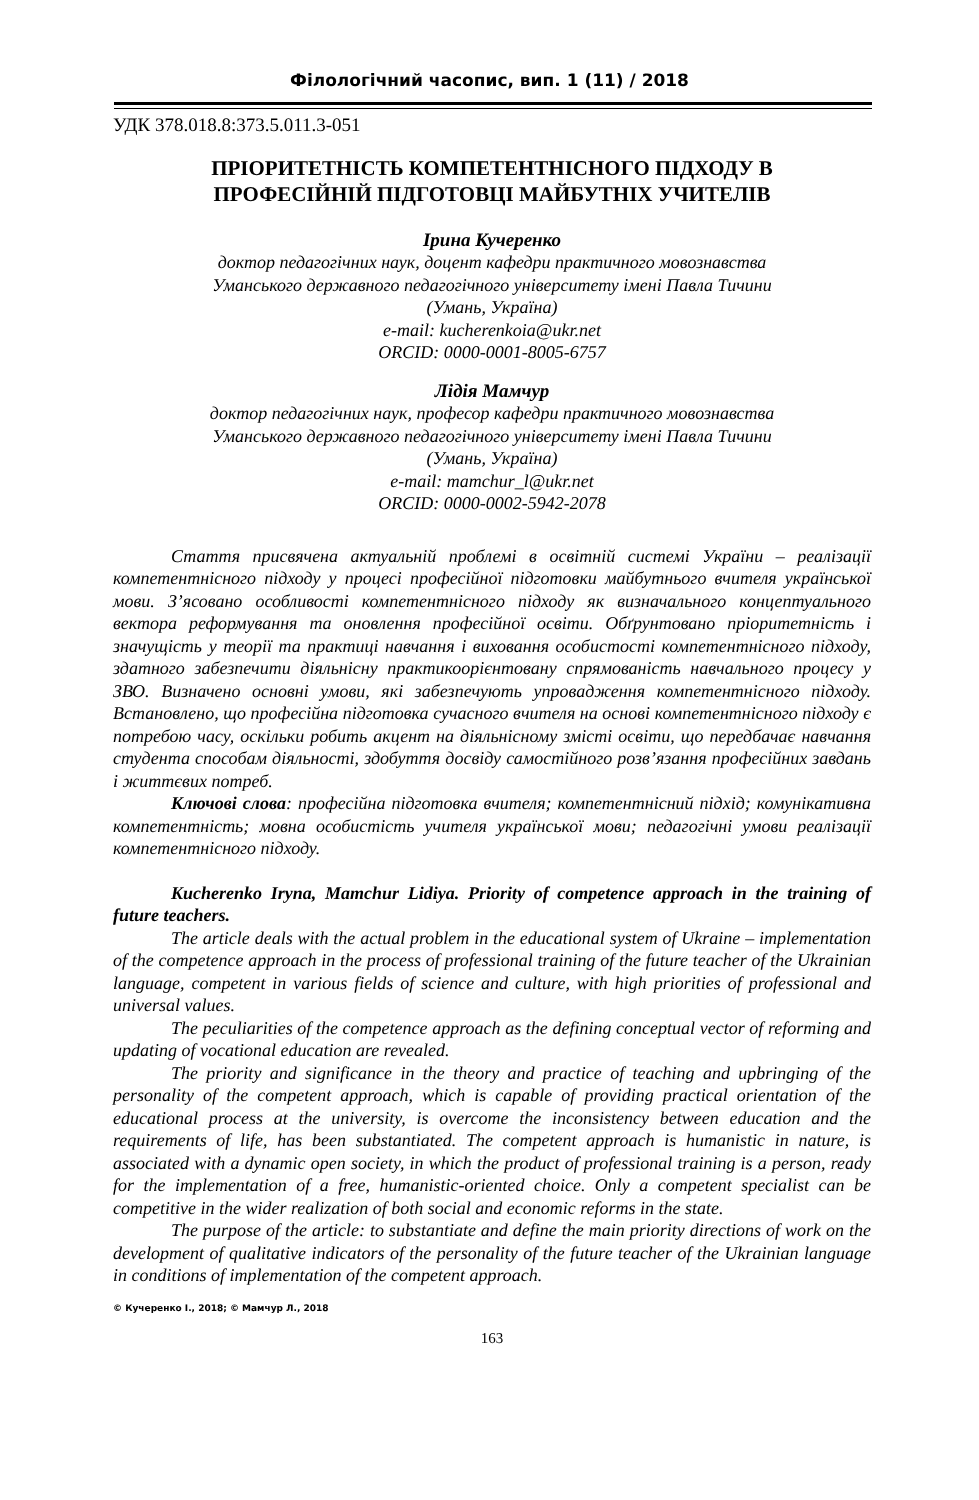Філологічний часопис, вип. 1 (11) / 2018
УДК 378.018.8:373.5.011.3-051
ПРІОРИТЕТНІСТЬ КОМПЕТЕНТНІСНОГО ПІДХОДУ В
ПРОФЕСІЙНІЙ ПІДГОТОВЦІ МАЙБУТНІХ УЧИТЕЛІВ
Ірина Кучеренко
доктор педагогічних наук, доцент кафедри практичного мовознавства
Уманського державного педагогічного університету імені Павла Тичини
(Умань, Україна)
e-mail: kucherenkoia@ukr.net
ORCID: 0000-0001-8005-6757
Лідія Мамчур
доктор педагогічних наук, професор кафедри практичного мовознавства
Уманського державного педагогічного університету імені Павла Тичини
(Умань, Україна)
e-mail: mamchur_l@ukr.net
ORCID: 0000-0002-5942-2078
Стаття присвячена актуальній проблемі в освітній системі України – реалізації компетентнісного підходу у процесі професійної підготовки майбутнього вчителя української мови. З’ясовано особливості компетентнісного підходу як визначального концептуального вектора реформування та оновлення професійної освіти. Обґрунтовано пріоритетність і значущість у теорії та практиці навчання і виховання особистості компетентнісного підходу, здатного забезпечити діяльнісну практикоорієнтовану спрямованість навчального процесу у ЗВО. Визначено основні умови, які забезпечують упровадження компетентнісного підходу. Встановлено, що професійна підготовка сучасного вчителя на основі компетентнісного підходу є потребою часу, оскільки робить акцент на діяльнісному змісті освіти, що передбачає навчання студента способам діяльності, здобуття досвіду самостійного розв’язання професійних завдань і життєвих потреб.
Ключові слова: професійна підготовка вчителя; компетентнісний підхід; комунікативна компетентність; мовна особистість учителя української мови; педагогічні умови реалізації компетентнісного підходу.
Kucherenko Iryna, Mamchur Lidiya. Priority of competence approach in the training of future teachers.
The article deals with the actual problem in the educational system of Ukraine – implementation of the competence approach in the process of professional training of the future teacher of the Ukrainian language, competent in various fields of science and culture, with high priorities of professional and universal values.
The peculiarities of the competence approach as the defining conceptual vector of reforming and updating of vocational education are revealed.
The priority and significance in the theory and practice of teaching and upbringing of the personality of the competent approach, which is capable of providing practical orientation of the educational process at the university, is overcome the inconsistency between education and the requirements of life, has been substantiated. The competent approach is humanistic in nature, is associated with a dynamic open society, in which the product of professional training is a person, ready for the implementation of a free, humanistic-oriented choice. Only a competent specialist can be competitive in the wider realization of both social and economic reforms in the state.
The purpose of the article: to substantiate and define the main priority directions of work on the development of qualitative indicators of the personality of the future teacher of the Ukrainian language in conditions of implementation of the competent approach.
© Кучеренко І., 2018; © Мамчур Л., 2018
163